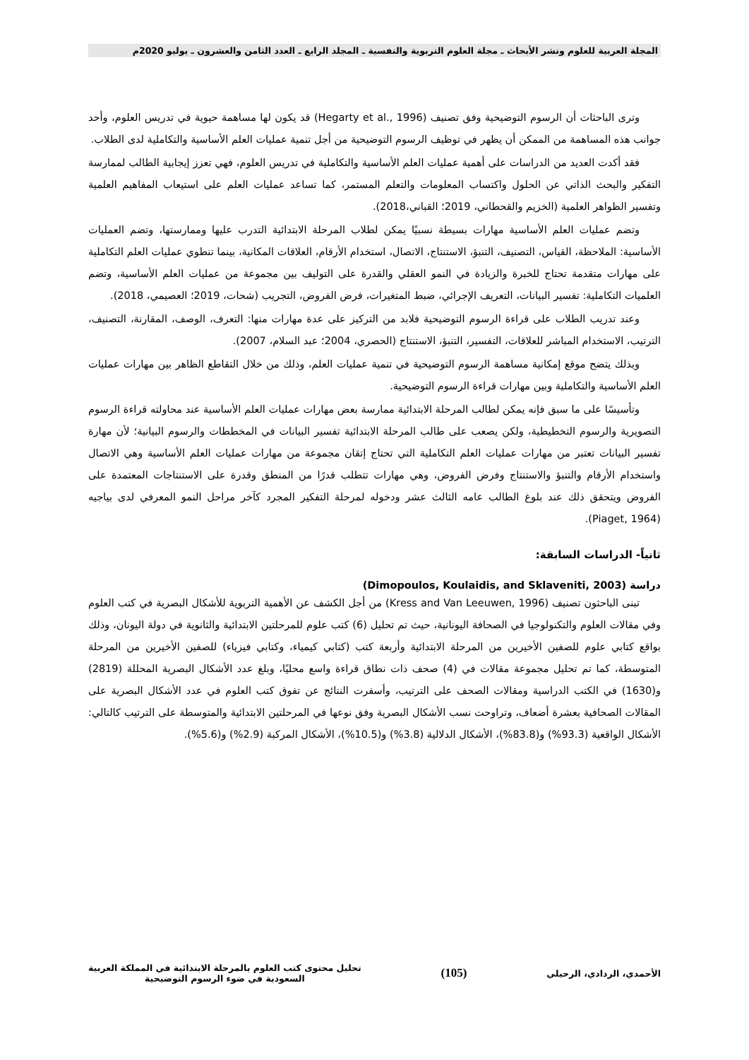المجلة العربية للعلوم ونشر الأبحاث ـ مجلة العلوم التربوية والنفسية ـ المجلد الرابع ـ العدد الثامن والعشرون ـ يوليو 2020م
وترى الباحثات أن الرسوم التوضيحية وفق تصنيف (Hegarty et al., 1996) قد يكون لها مساهمة حيوية في تدريس العلوم، وأحد جوانب هذه المساهمة من الممكن أن يظهر في توظيف الرسوم التوضيحية من أجل تنمية عمليات العلم الأساسية والتكاملية لدى الطلاب.
فقد أكدت العديد من الدراسات على أهمية عمليات العلم الأساسية والتكاملية في تدريس العلوم، فهي تعزز إيجابية الطالب لممارسة التفكير والبحث الذاتي عن الحلول واكتساب المعلومات والتعلم المستمر، كما تساعد عمليات العلم على استيعاب المفاهيم العلمية وتفسير الظواهر العلمية (الخزيم والقحطاني، 2019؛ القباني،2018).
وتضم عمليات العلم الأساسية مهارات بسيطة نسبيًا يمكن لطلاب المرحلة الابتدائية التدرب عليها وممارستها، وتضم العمليات الأساسية: الملاحظة، القياس، التصنيف، التنبؤ، الاستنتاج، الاتصال، استخدام الأرقام، العلاقات المكانية، بينما تنطوي عمليات العلم التكاملية على مهارات متقدمة تحتاج للخبرة والزيادة في النمو العقلي والقدرة على التوليف بين مجموعة من عمليات العلم الأساسية، وتضم العلميات التكاملية: تفسير البيانات، التعريف الإجرائي، ضبط المتغيرات، فرض الفروض، التجريب (شحات، 2019؛ العصيمي، 2018).
وعند تدريب الطلاب على قراءة الرسوم التوضيحية فلابد من التركيز على عدة مهارات منها: التعرف، الوصف، المقارنة، التصنيف، الترتيب، الاستخدام المباشر للعلاقات، التفسير، التنبؤ، الاستنتاج (الحصري، 2004؛ عبد السلام، 2007).
وبذلك يتضح موقع إمكانية مساهمة الرسوم التوضيحية في تنمية عمليات العلم، وذلك من خلال التقاطع الظاهر بين مهارات عمليات العلم الأساسية والتكاملية وبين مهارات قراءة الرسوم التوضيحية.
وتأسيسًا على ما سبق فإنه يمكن لطالب المرحلة الابتدائية ممارسة بعض مهارات عمليات العلم الأساسية عند محاولته قراءة الرسوم التصويرية والرسوم التخطيطية، ولكن يصعب على طالب المرحلة الابتدائية تفسير البيانات في المخططات والرسوم البيانية؛ لأن مهارة تفسير البيانات تعتبر من مهارات عمليات العلم التكاملية التي تحتاج إتقان مجموعة من مهارات عمليات العلم الأساسية وهي الاتصال واستخدام الأرقام والتنبؤ والاستنتاج وفرض الفروض، وهي مهارات تتطلب قدرًا من المنطق وقدرة على الاستنتاجات المعتمدة على الفروض ويتحقق ذلك عند بلوغ الطالب عامه الثالث عشر ودخوله لمرحلة التفكير المجرد كآخر مراحل النمو المعرفي لدى بياجيه (Piaget, 1964).
ثانياً- الدراسات السابقة:
دراسة (Dimopoulos, Koulaidis, and Sklaveniti, 2003)
تبنى الباحثون تصنيف (Kress and Van Leeuwen, 1996) من أجل الكشف عن الأهمية التربوية للأشكال البصرية في كتب العلوم وفي مقالات العلوم والتكنولوجيا في الصحافة اليونانية، حيث تم تحليل (6) كتب علوم للمرحلتين الابتدائية والثانوية في دولة اليونان، وذلك بواقع كتابي علوم للصفين الأخيرين من المرحلة الابتدائية وأربعة كتب (كتابي كيمياء، وكتابي فيزياء) للصفين الأخيرين من المرحلة المتوسطة، كما تم تحليل مجموعة مقالات في (4) صحف ذات نطاق قراءة واسع محليًا، وبلغ عدد الأشكال البصرية المحللة (2819) و(1630) في الكتب الدراسية ومقالات الصحف على الترتيب، وأسفرت النتائج عن تفوق كتب العلوم في عدد الأشكال البصرية على المقالات الصحافية بعشرة أضعاف، وتراوحت نسب الأشكال البصرية وفق نوعها في المرحلتين الابتدائية والمتوسطة على الترتيب كالتالي: الأشكال الواقعية (93.3%) و(83.8%)، الأشكال الدلالية (3.8%) و(10.5%)، الأشكال المركبة (2.9%) و(5.6%).
الأحمدي، الردادي، الرحيلي
(105)
تحليل محتوى كتب العلوم بالمرحلة الابتدائية في المملكة العربية
السعودية في ضوء الرسوم التوضيحية